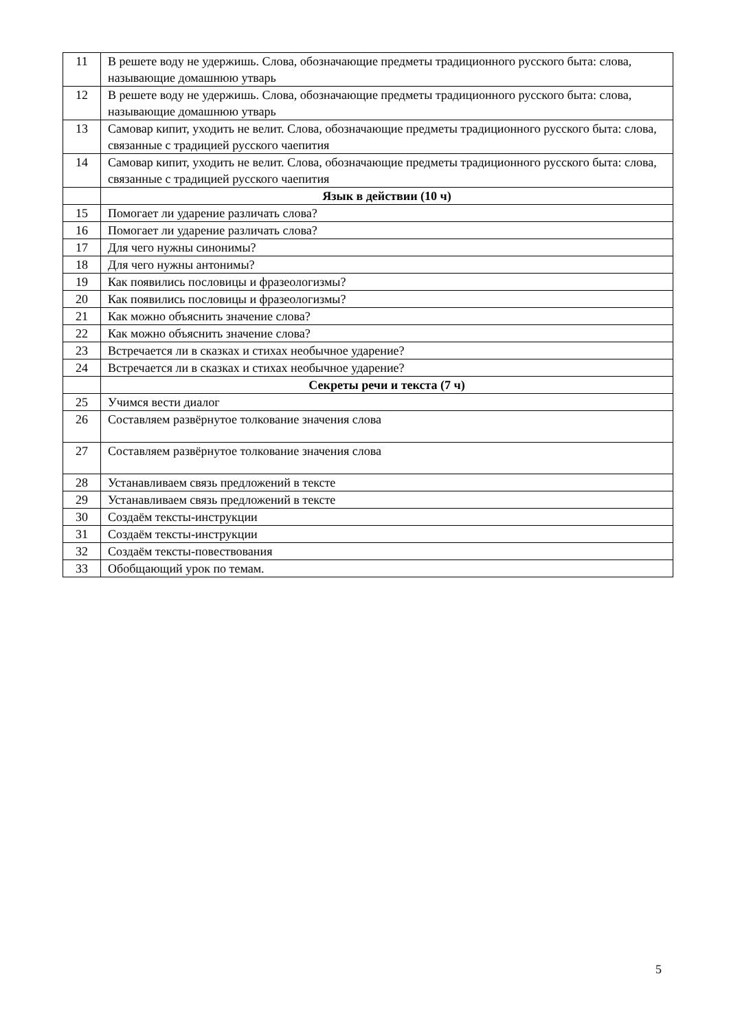| 11 | В решете воду не удержишь. Слова, обозначающие предметы традиционного русского быта: слова, называющие домашнюю утварь |
| 12 | В решете воду не удержишь. Слова, обозначающие предметы традиционного русского быта: слова, называющие домашнюю утварь |
| 13 | Самовар кипит, уходить не велит. Слова, обозначающие предметы традиционного русского быта: слова, связанные с традицией русского чаепития |
| 14 | Самовар кипит, уходить не велит. Слова, обозначающие предметы традиционного русского быта: слова, связанные с традицией русского чаепития |
| | Язык в действии (10 ч) |
| 15 | Помогает ли ударение различать слова? |
| 16 | Помогает ли ударение различать слова? |
| 17 | Для чего нужны синонимы? |
| 18 | Для чего нужны антонимы? |
| 19 | Как появились пословицы и фразеологизмы? |
| 20 | Как появились пословицы и фразеологизмы? |
| 21 | Как можно объяснить значение слова? |
| 22 | Как можно объяснить значение слова? |
| 23 | Встречается ли в сказках и стихах необычное ударение? |
| 24 | Встречается ли в сказках и стихах необычное ударение? |
| | Секреты речи и текста (7 ч) |
| 25 | Учимся вести диалог |
| 26 | Составляем развёрнутое толкование значения слова |
| 27 | Составляем развёрнутое толкование значения слова |
| 28 | Устанавливаем связь предложений в тексте |
| 29 | Устанавливаем связь предложений в тексте |
| 30 | Создаём тексты-инструкции |
| 31 | Создаём тексты-инструкции |
| 32 | Создаём тексты-повествования |
| 33 | Обобщающий урок по темам. |
5